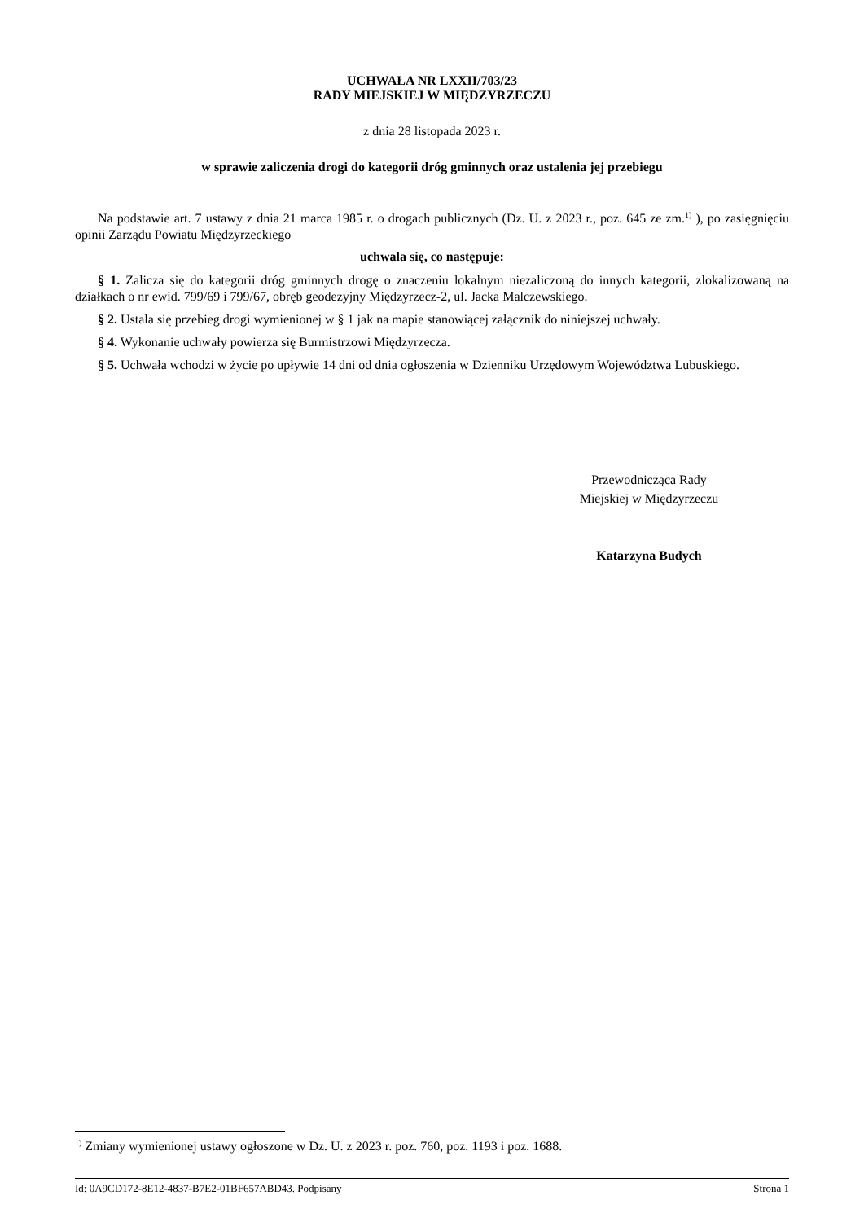UCHWAŁA NR LXXII/703/23
RADY MIEJSKIEJ W MIĘDZYRZECZU
z dnia 28 listopada 2023 r.
w sprawie zaliczenia drogi do kategorii dróg gminnych oraz ustalenia jej przebiegu
Na podstawie art. 7 ustawy z dnia 21 marca 1985 r. o drogach publicznych (Dz. U. z 2023 r., poz. 645 ze zm.<sup>1)</sup> ), po zasięgnięciu opinii Zarządu Powiatu Międzyrzeckiego
uchwala się, co następuje:
§ 1. Zalicza się do kategorii dróg gminnych drogę o znaczeniu lokalnym niezaliczoną do innych kategorii, zlokalizowaną na działkach o nr ewid. 799/69 i 799/67, obręb geodezyjny Międzyrzecz-2, ul. Jacka Malczewskiego.
§ 2. Ustala się przebieg drogi wymienionej w § 1 jak na mapie stanowiącej załącznik do niniejszej uchwały.
§ 4. Wykonanie uchwały powierza się Burmistrzowi Międzyrzecza.
§ 5. Uchwała wchodzi w życie po upływie 14 dni od dnia ogłoszenia w Dzienniku Urzędowym Województwa Lubuskiego.
Przewodnicząca Rady
Miejskiej w Międzyrzeczu
Katarzyna Budych
<sup>1)</sup> Zmiany wymienionej ustawy ogłoszone w Dz. U. z 2023 r. poz. 760, poz. 1193 i poz. 1688.
Id: 0A9CD172-8E12-4837-B7E2-01BF657ABD43. Podpisany Strona 1